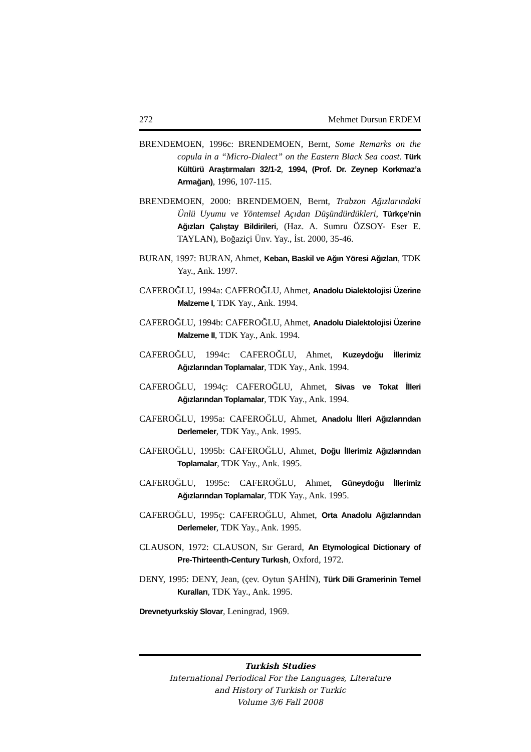272 Mehmet Dursun ERDEM
BRENDEMOEN, 1996c: BRENDEMOEN, Bernt, Some Remarks on the copula in a “Micro-Dialect” on the Eastern Black Sea coast. Türk Kültürü Araştırmaları 32/1-2, 1994, (Prof. Dr. Zeynep Korkmaz’a Armağan), 1996, 107-115.
BRENDEMOEN, 2000: BRENDEMOEN, Bernt, Trabzon Ağızlarındaki Ünlü Uyumu ve Yöntemsel Açıdan Düşündürdükleri, Türkçe’nin Ağızları Çalıştay Bildirileri, (Haz. A. Sumru ÖZSOY- Eser E. TAYLAN), Boğaziçi Ünv. Yay., İst. 2000, 35-46.
BURAN, 1997: BURAN, Ahmet, Keban, Baskil ve Ağın Yöresi Ağızları, TDK Yay., Ank. 1997.
CAFEROĞLU, 1994a: CAFEROĞLU, Ahmet, Anadolu Dialektolojisi Üzerine Malzeme I, TDK Yay., Ank. 1994.
CAFEROĞLU, 1994b: CAFEROĞLU, Ahmet, Anadolu Dialektolojisi Üzerine Malzeme II, TDK Yay., Ank. 1994.
CAFEROĞLU, 1994c: CAFEROĞLU, Ahmet, Kuzeydoğu İllerimiz Ağızlarından Toplamalar, TDK Yay., Ank. 1994.
CAFEROĞLU, 1994ç: CAFEROĞLU, Ahmet, Sivas ve Tokat İlleri Ağızlarından Toplamalar, TDK Yay., Ank. 1994.
CAFEROĞLU, 1995a: CAFEROĞLU, Ahmet, Anadolu İlleri Ağızlarından Derlemeler, TDK Yay., Ank. 1995.
CAFEROĞLU, 1995b: CAFEROĞLU, Ahmet, Doğu İllerimiz Ağızlarından Toplamalar, TDK Yay., Ank. 1995.
CAFEROĞLU, 1995c: CAFEROĞLU, Ahmet, Güneydoğu İllerimiz Ağızlarından Toplamalar, TDK Yay., Ank. 1995.
CAFEROĞLU, 1995ç: CAFEROĞLU, Ahmet, Orta Anadolu Ağızlarından Derlemeler, TDK Yay., Ank. 1995.
CLAUSON, 1972: CLAUSON, Sır Gerard, An Etymological Dictionary of Pre-Thirteenth-Century Turkısh, Oxford, 1972.
DENY, 1995: DENY, Jean, (çev. Oytun ŞAHİN), Türk Dili Gramerinin Temel Kuralları, TDK Yay., Ank. 1995.
Drevnetyurkskiy Slovar, Leningrad, 1969.
Turkish Studies
International Periodical For the Languages, Literature
and History of Turkish or Turkic
Volume 3/6 Fall 2008